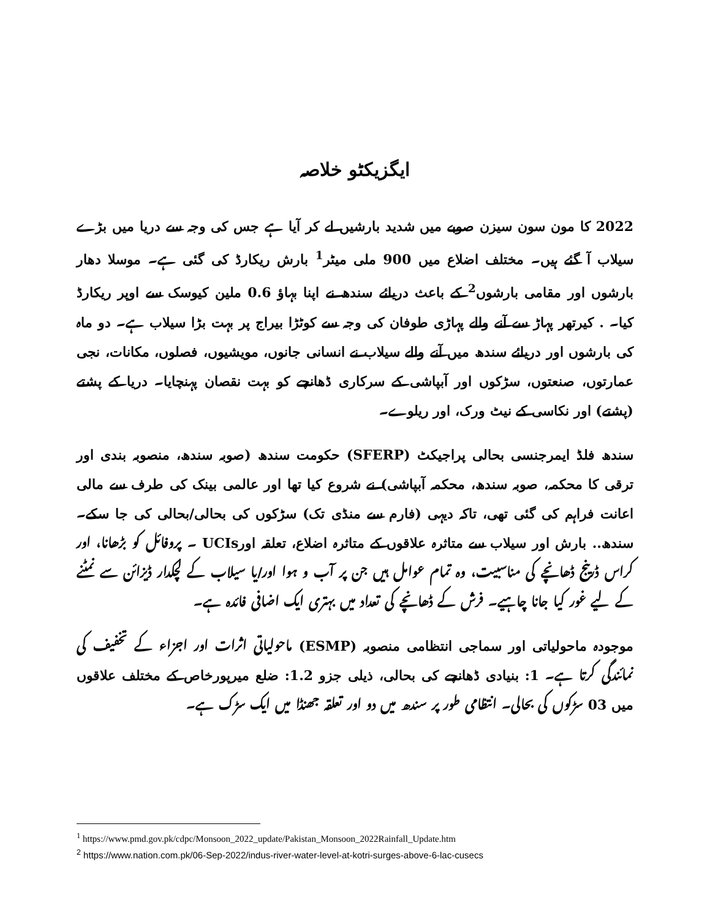ایگزیکٹو خلاصہ
2022 کا مون سون سیزن صوبے میں شدید بارشیں لے کر آیا ہے جس کی وجہ سے دریا میں بڑے سیلاب آ گئے ہیں۔ مختلف اضلاع میں 900 ملی میٹر<sup>1</sup> بارش ریکارڈ کی گئی ہے۔ موسلا دھار بارشوں اور مقامی بارشوں<sup>2</sup> کے باعث دریائے سندھ نے اپنا بہاؤ 0.6 ملین کیوسک سے اوپر ریکارڈ کیا۔ . کیرتھر پہاڑ سے آنے والے پہاڑی طوفان کی وجہ سے کوٹڑا بیراج پر بہت بڑا سیلاب ہے۔ دو ماہ کی بارشوں اور دریائے سندھ میں آنے والے سیلاب نے انسانی جانوں، مویشیوں، فصلوں، مکانات، نجی عمارتوں، صنعتوں، سڑکوں اور آبپاشی کے سرکاری ڈھانچے کو بہت نقصان پہنچایا۔ دریا کے پشتے (پشتے) اور نکاسی کے نیٹ ورک، اور ریلوے۔
سندھ فلڈ ایمرجنسی بحالی پراجیکٹ (SFERP) حکومت سندھ (صوبہ سندھ، منصوبہ بندی اور ترقی کا محکمہ، صوبہ سندھ، محکمہ آبپاشی) نے شروع کیا تھا اور عالمی بینک کی طرف سے مالی اعانت فراہم کی گئی تھی، تاکہ دیہی (فارم سے منڈی تک) سڑکوں کی بحالی/بحالی کی جا سکے۔ سندھ.. بارش اور سیلاب سے متاثرہ علاقوں کے متاثرہ اضلاع، تعلقہ اورUCIs ۔ پروفائل کو بڑھانا، اور کراس ڈرینج ڈھانچے کی مناسبیت، وہ تمام عوامل ہیں جن پر آب و ہوا اور/یا سیلاب کے لچکدار ڈیزائن سے نمٹنے کے لیے غور کیا جانا چاہیے۔ فرش کے ڈھانچے کی تعداد میں بہتری ایک اضافی فائدہ ہے۔
موجودہ ماحولیاتی اور سماجی انتظامی منصوبہ (ESMP) ماحولیاتی اثرات اور اجزاء کے تخفیف کی نمائندگی کرتا ہے۔ 1: بنیادی ڈھانچے کی بحالی، ذیلی جزو 1.2: ضلع میرپورخاص کے مختلف علاقوں میں 03 سڑکوں کی بحالی۔ انتظامی طور پر سندھ میں دو اور تعلقہ جھنڈا میں ایک سڑک ہے۔
<sup>1</sup> https://www.pmd.gov.pk/cdpc/Monsoon_2022_update/Pakistan_Monsoon_2022Rainfall_Update.htm
<sup>2</sup> https://www.nation.com.pk/06-Sep-2022/indus-river-water-level-at-kotri-surges-above-6-lac-cusecs